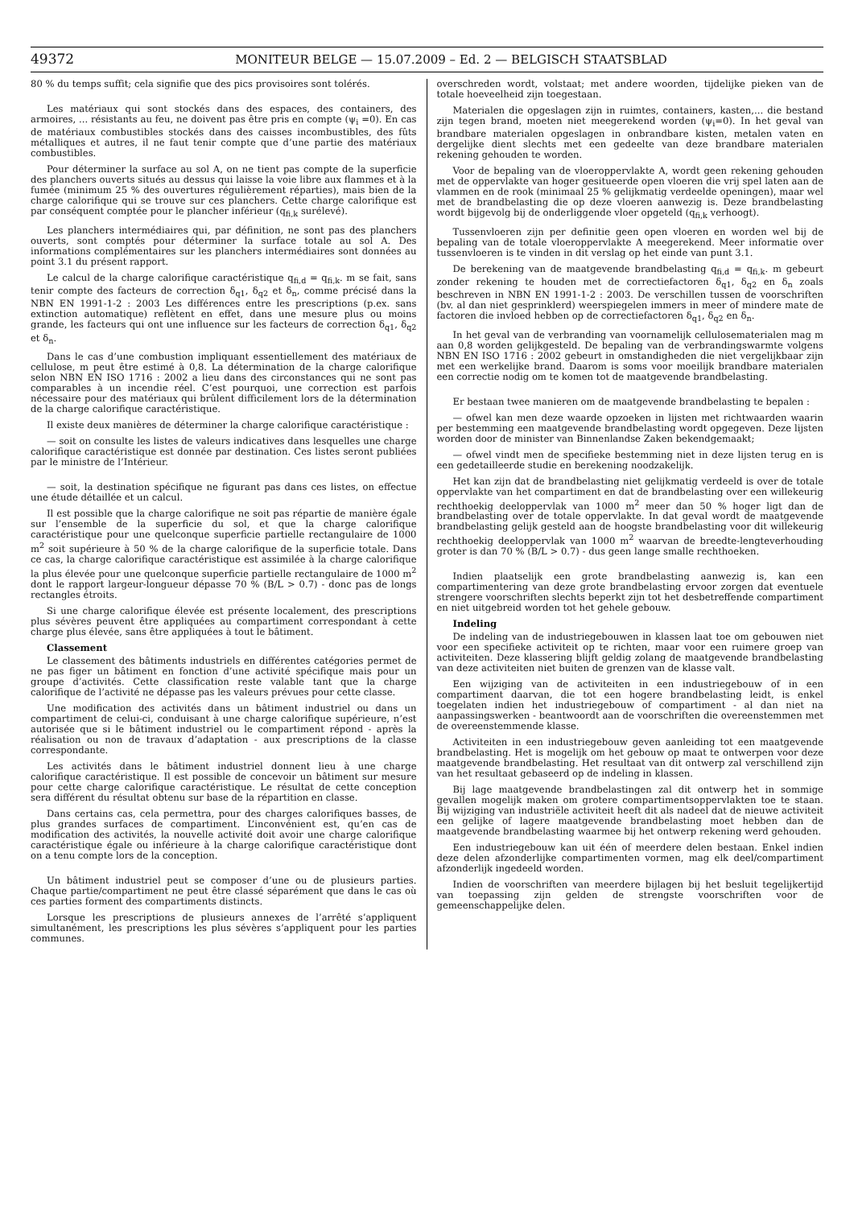49372 MONITEUR BELGE — 15.07.2009 – Ed. 2 — BELGISCH STAATSBLAD
80 % du temps suffit; cela signifie que des pics provisoires sont tolérés.
Les matériaux qui sont stockés dans des espaces, des containers, des armoires, ... résistants au feu, ne doivent pas être pris en compte (ψ<sub>i</sub> =0). En cas de matériaux combustibles stockés dans des caisses incombustibles, des fûts métalliques et autres, il ne faut tenir compte que d’une partie des matériaux combustibles.
Pour déterminer la surface au sol A, on ne tient pas compte de la superficie des planchers ouverts situés au dessus qui laisse la voie libre aux flammes et à la fumée (minimum 25 % des ouvertures régulièrement réparties), mais bien de la charge calorifique qui se trouve sur ces planchers. Cette charge calorifique est par conséquent comptée pour le plancher inférieur (q<sub>fi,k</sub> surélevé).
Les planchers intermédiaires qui, par définition, ne sont pas des planchers ouverts, sont comptés pour déterminer la surface totale au sol A. Des informations complémentaires sur les planchers intermédiaires sont données au point 3.1 du présent rapport.
Le calcul de la charge calorifique caractéristique q<sub>fi,d</sub> = q<sub>fi,k</sub>. m se fait, sans tenir compte des facteurs de correction δ<sub>q1</sub>, δ<sub>q2</sub> et δ<sub>n</sub>, comme précisé dans la NBN EN 1991-1-2 : 2003 Les différences entre les prescriptions (p.ex. sans extinction automatique) reflètent en effet, dans une mesure plus ou moins grande, les facteurs qui ont une influence sur les facteurs de correction δ<sub>q1</sub>, δ<sub>q2</sub> et δ<sub>n</sub>.
Dans le cas d’une combustion impliquant essentiellement des matériaux de cellulose, m peut être estimé à 0,8. La détermination de la charge calorifique selon NBN EN ISO 1716 : 2002 a lieu dans des circonstances qui ne sont pas comparables à un incendie réel. C’est pourquoi, une correction est parfois nécessaire pour des matériaux qui brûlent difficilement lors de la détermination de la charge calorifique caractéristique.
Il existe deux manières de déterminer la charge calorifique caractéristique :
— soit on consulte les listes de valeurs indicatives dans lesquelles une charge calorifique caractéristique est donnée par destination. Ces listes seront publiées par le ministre de l’Intérieur.
— soit, la destination spécifique ne figurant pas dans ces listes, on effectue une étude détaillée et un calcul.
Il est possible que la charge calorifique ne soit pas répartie de manière égale sur l’ensemble de la superficie du sol, et que la charge calorifique caractéristique pour une quelconque superficie partielle rectangulaire de 1000 m<sup>2</sup> soit supérieure à 50 % de la charge calorifique de la superficie totale. Dans ce cas, la charge calorifique caractéristique est assimilée à la charge calorifique la plus élevée pour une quelconque superficie partielle rectangulaire de 1000 m<sup>2</sup> dont le rapport largeur-longueur dépasse 70 % (B/L > 0.7) - donc pas de longs rectangles étroits.
Si une charge calorifique élevée est présente localement, des prescriptions plus sévères peuvent être appliquées au compartiment correspondant à cette charge plus élevée, sans être appliquées à tout le bâtiment.
Classement
Le classement des bâtiments industriels en différentes catégories permet de ne pas figer un bâtiment en fonction d’une activité spécifique mais pour un groupe d’activités. Cette classification reste valable tant que la charge calorifique de l’activité ne dépasse pas les valeurs prévues pour cette classe.
Une modification des activités dans un bâtiment industriel ou dans un compartiment de celui-ci, conduisant à une charge calorifique supérieure, n’est autorisée que si le bâtiment industriel ou le compartiment répond - après la réalisation ou non de travaux d’adaptation - aux prescriptions de la classe correspondante.
Les activités dans le bâtiment industriel donnent lieu à une charge calorifique caractéristique. Il est possible de concevoir un bâtiment sur mesure pour cette charge calorifique caractéristique. Le résultat de cette conception sera différent du résultat obtenu sur base de la répartition en classe.
Dans certains cas, cela permettra, pour des charges calorifiques basses, de plus grandes surfaces de compartiment. L’inconvénient est, qu’en cas de modification des activités, la nouvelle activité doit avoir une charge calorifique caractéristique égale ou inférieure à la charge calorifique caractéristique dont on a tenu compte lors de la conception.
Un bâtiment industriel peut se composer d’une ou de plusieurs parties. Chaque partie/compartiment ne peut être classé séparément que dans le cas où ces parties forment des compartiments distincts.
Lorsque les prescriptions de plusieurs annexes de l’arrêté s’appliquent simultanément, les prescriptions les plus sévères s’appliquent pour les parties communes.
overschreden wordt, volstaat; met andere woorden, tijdelijke pieken van de totale hoeveelheid zijn toegestaan.
Materialen die opgeslagen zijn in ruimtes, containers, kasten,... die bestand zijn tegen brand, moeten niet meegerekend worden (ψ<sub>i</sub>=0). In het geval van brandbare materialen opgeslagen in onbrandbare kisten, metalen vaten en dergelijke dient slechts met een gedeelte van deze brandbare materialen rekening gehouden te worden.
Voor de bepaling van de vloeroppervlakte A, wordt geen rekening gehouden met de oppervlakte van hoger gesitueerde open vloeren die vrij spel laten aan de vlammen en de rook (minimaal 25 % gelijkmatig verdeelde openingen), maar wel met de brandbelasting die op deze vloeren aanwezig is. Deze brandbelasting wordt bijgevolg bij de onderliggende vloer opgeteld (q<sub>fi,k</sub> verhoogt).
Tussenvloeren zijn per definitie geen open vloeren en worden wel bij de bepaling van de totale vloeroppervlakte A meegerekend. Meer informatie over tussenvloeren is te vinden in dit verslag op het einde van punt 3.1.
De berekening van de maatgevende brandbelasting q<sub>fi,d</sub> = q<sub>fi,k</sub>. m gebeurt zonder rekening te houden met de correctiefactoren δ<sub>q1</sub>, δ<sub>q2</sub> en δ<sub>n</sub> zoals beschreven in NBN EN 1991-1-2 : 2003. De verschillen tussen de voorschriften (bv. al dan niet gesprinklerd) weerspiegelen immers in meer of mindere mate de factoren die invloed hebben op de correctiefactoren δ<sub>q1</sub>, δ<sub>q2</sub> en δ<sub>n</sub>.
In het geval van de verbranding van voornamelijk cellulosematerialen mag m aan 0,8 worden gelijkgesteld. De bepaling van de verbrandingswarmte volgens NBN EN ISO 1716 : 2002 gebeurt in omstandigheden die niet vergelijkbaar zijn met een werkelijke brand. Daarom is soms voor moeilijk brandbare materialen een correctie nodig om te komen tot de maatgevende brandbelasting.
Er bestaan twee manieren om de maatgevende brandbelasting te bepalen :
— ofwel kan men deze waarde opzoeken in lijsten met richtwaarden waarin per bestemming een maatgevende brandbelasting wordt opgegeven. Deze lijsten worden door de minister van Binnenlandse Zaken bekendgemaakt;
— ofwel vindt men de specifieke bestemming niet in deze lijsten terug en is een gedetailleerde studie en berekening noodzakelijk.
Het kan zijn dat de brandbelasting niet gelijkmatig verdeeld is over de totale oppervlakte van het compartiment en dat de brandbelasting over een willekeurig rechthoekig deeloppervlak van 1000 m<sup>2</sup> meer dan 50 % hoger ligt dan de brandbelasting over de totale oppervlakte. In dat geval wordt de maatgevende brandbelasting gelijk gesteld aan de hoogste brandbelasting voor dit willekeurig rechthoekig deeloppervlak van 1000 m<sup>2</sup> waarvan de breedte-lengteverhouding groter is dan 70 % (B/L > 0.7) - dus geen lange smalle rechthoeken.
Indien plaatselijk een grote brandbelasting aanwezig is, kan een compartimentering van deze grote brandbelasting ervoor zorgen dat eventuele strengere voorschriften slechts beperkt zijn tot het desbetreffende compartiment en niet uitgebreid worden tot het gehele gebouw.
Indeling
De indeling van de industriegebouwen in klassen laat toe om gebouwen niet voor een specifieke activiteit op te richten, maar voor een ruimere groep van activiteiten. Deze klassering blijft geldig zolang de maatgevende brandbelasting van deze activiteiten niet buiten de grenzen van de klasse valt.
Een wijziging van de activiteiten in een industriegebouw of in een compartiment daarvan, die tot een hogere brandbelasting leidt, is enkel toegelaten indien het industriegebouw of compartiment - al dan niet na aanpassingswerken - beantwoordt aan de voorschriften die overeenstemmen met de overeenstemmende klasse.
Activiteiten in een industriegebouw geven aanleiding tot een maatgevende brandbelasting. Het is mogelijk om het gebouw op maat te ontwerpen voor deze maatgevende brandbelasting. Het resultaat van dit ontwerp zal verschillend zijn van het resultaat gebaseerd op de indeling in klassen.
Bij lage maatgevende brandbelastingen zal dit ontwerp het in sommige gevallen mogelijk maken om grotere compartimentsoppervlakten toe te staan. Bij wijziging van industriële activiteit heeft dit als nadeel dat de nieuwe activiteit een gelijke of lagere maatgevende brandbelasting moet hebben dan de maatgevende brandbelasting waarmee bij het ontwerp rekening werd gehouden.
Een industriegebouw kan uit één of meerdere delen bestaan. Enkel indien deze delen afzonderlijke compartimenten vormen, mag elk deel/compartiment afzonderlijk ingedeeld worden.
Indien de voorschriften van meerdere bijlagen bij het besluit tegelijkertijd van toepassing zijn gelden de strengste voorschriften voor de gemeenschappelijke delen.